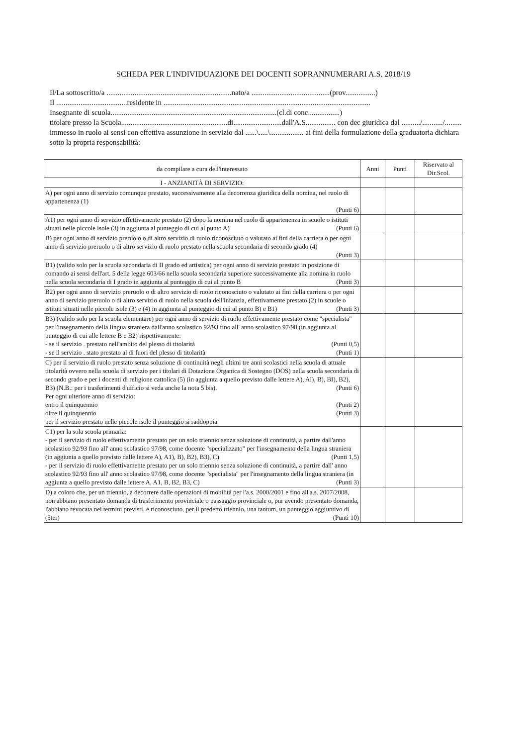SCHEDA PER L'INDIVIDUAZIONE DEI DOCENTI SOPRANNUMERARI A.S. 2018/19
Il/La sottoscritto/a ...................................................................nato/a ..........................................(prov................)
Il ......................................residente in ...............................................................................................................
Insegnante di scuola.........................................................................................(cl.di conc.................)
titolare presso la Scuola.........................................................di..........................dall'A.S................ con dec giuridica dal ........../.........../.........
immesso in ruolo ai sensi con effettiva assunzione in servizio dal ......\.....\.................. ai fini della formulazione della graduatoria dichiara sotto la propria responsabilità:
| da compilare a cura dell'interessato | Anni | Punti | Riservato al Dir.Scol. |
| --- | --- | --- | --- |
| I - ANZIANITÀ DI SERVIZIO: | | | |
| A) per ogni anno di servizio comunque prestato, successivamente alla decorrenza giuridica della nomina, nel ruolo di appartenenza (1) (Punti 6) | | | |
| A1) per ogni anno di servizio effettivamente prestato (2) dopo la nomina nel ruolo di appartenenza in scuole o istituti situati nelle piccole isole (3) in aggiunta al punteggio di cui al punto A) (Punti 6) | | | |
| B) per ogni anno di servizio preruolo o di altro servizio di ruolo riconosciuto o valutato ai fini della carriera o per ogni anno di servizio preruolo o di altro servizio di ruolo prestato nella scuola secondaria di secondo grado (4) (Punti 3) | | | |
| B1) (valido solo per la scuola secondaria di II grado ed artistica) per ogni anno di servizio prestato in posizione di comando ai sensi dell'art. 5 della legge 603/66 nella scuola secondaria superiore successivamente alla nomina in ruolo nella scuola secondaria di I grado in aggiunta al punteggio di cui al punto B (Punti 3) | | | |
| B2) per ogni anno di servizio preruolo o di altro servizio di ruolo riconosciuto o valutato ai fini della carriera o per ogni anno di servizio preruolo o di altro servizio di ruolo nella scuola dell'infanzia, effettivamente prestato (2) in scuole o istituti situati nelle piccole isole (3) e (4) in aggiunta al punteggio di cui al punto B) e B1) (Punti 3) | | | |
| B3) (valido solo per la scuola elementare) per ogni anno di servizio di ruolo effettivamente prestato come "specialista" per l'insegnamento della lingua straniera dall'anno scolastico 92/93 fino all' anno scolastico 97/98 (in aggiunta al punteggio di cui alle lettere B e B2) rispettivamente: - se il servizio . prestato nell'ambito del plesso di titolarità (Punti 0,5) - se il servizio . stato prestato al di fuori del plesso di titolarità (Punti 1) | | | |
| C) per il servizio di ruolo prestato senza soluzione di continuità negli ultimi tre anni scolastici nella scuola di attuale titolarità ovvero nella scuola di servizio per i titolari di Dotazione Organica di Sostegno (DOS) nella scuola secondaria di secondo grado e per i docenti di religione cattolica (5) (in aggiunta a quello previsto dalle lettere A), Al), B), BI), B2), B3) (N.B.: per i trasferimenti d'ufficio si veda anche la nota 5 bis). (Punti 6) Per ogni ulteriore anno di servizio: entro il quinquennio (Punti 2) oltre il quinquennio (Punti 3) per il servizio prestato nelle piccole isole il punteggio si raddoppia | | | |
| C1) per la sola scuola primaria: - per il servizio di ruolo effettivamente prestato per un solo triennio senza soluzione di continuità, a partire dall'anno scolastico 92/93 fino all' anno scolastico 97/98, come docente "specializzato" per l'insegnamento della lingua straniera (in aggiunta a quello previsto dalle lettere A), A1), B), B2), B3), C) (Punti 1,5) - per il servizio di ruolo effettivamente prestato per un solo triennio senza soluzione di continuità, a partire dall' anno scolastico 92/93 fino all' anno scolastico 97/98, come docente "specialista" per l'insegnamento della lingua straniera (in aggiunta a quello previsto dalle lettere A, A1, B, B2, B3, C) (Punti 3) | | | |
| D) a coloro che, per un triennio, a decorrere dalle operazioni di mobilità per l'a.s. 2000/2001 e fino all'a.s. 2007/2008, non abbiano presentato domanda di trasferimento provinciale o passaggio provinciale o, pur avendo presentato domanda, l'abbiano revocata nei termini previsti, è riconosciuto, per il predetto triennio, una tantum, un punteggio aggiuntivo di (5ter) (Punti 10) | | | |